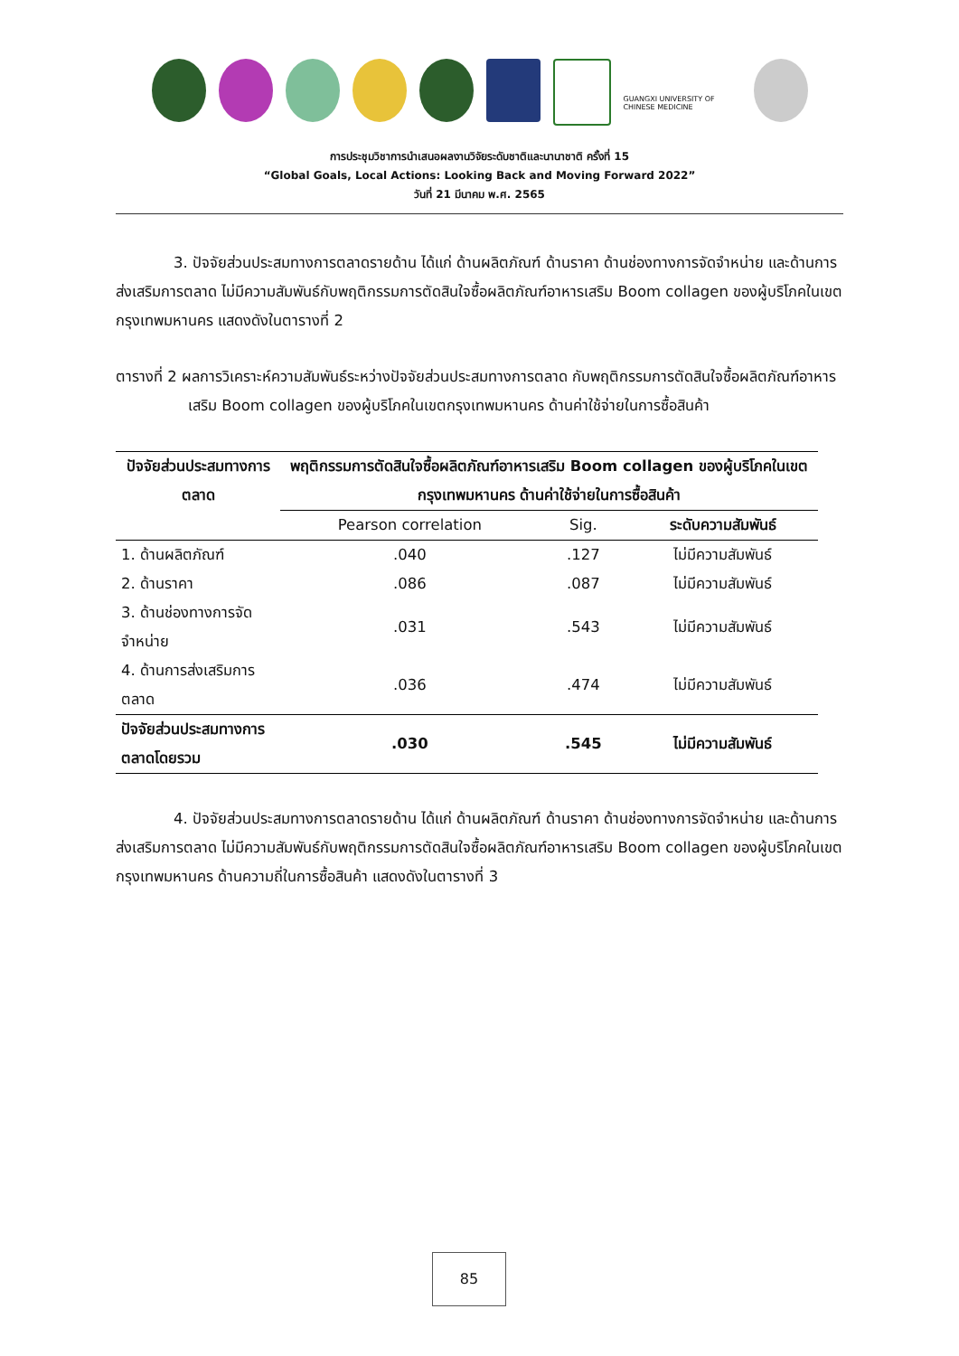GUANGXI UNIVERSITY OF CHINESE MEDICINE
การประชุมวิชาการนำเสนอผลงานวิจัยระดับชาติและนานาชาติ ครั้งที่ 15
“Global Goals, Local Actions: Looking Back and Moving Forward 2022”
วันที่ 21 มีนาคม พ.ศ. 2565
3. ปัจจัยส่วนประสมทางการตลาดรายด้าน ได้แก่ ด้านผลิตภัณฑ์ ด้านราคา ด้านช่องทางการจัดจำหน่าย และด้านการส่งเสริมการตลาด ไม่มีความสัมพันธ์กับพฤติกรรมการตัดสินใจซื้อผลิตภัณฑ์อาหารเสริม Boom collagen ของผู้บริโภคในเขตกรุงเทพมหานคร แสดงดังในตารางที่ 2
ตารางที่ 2 ผลการวิเคราะห์ความสัมพันธ์ระหว่างปัจจัยส่วนประสมทางการตลาด กับพฤติกรรมการตัดสินใจซื้อผลิตภัณฑ์อาหารเสริม Boom collagen ของผู้บริโภคในเขตกรุงเทพมหานคร ด้านค่าใช้จ่ายในการซื้อสินค้า
| ปัจจัยส่วนประสมทางการตลาด | พฤติกรรมการตัดสินใจซื้อผลิตภัณฑ์อาหารเสริม Boom collagen ของผู้บริโภคในเขตกรุงเทพมหานคร ด้านค่าใช้จ่ายในการซื้อสินค้า | | |
| --- | --- | --- | --- |
| | Pearson correlation | Sig. | ระดับความสัมพันธ์ |
| 1. ด้านผลิตภัณฑ์ | .040 | .127 | ไม่มีความสัมพันธ์ |
| 2. ด้านราคา | .086 | .087 | ไม่มีความสัมพันธ์ |
| 3. ด้านช่องทางการจัดจำหน่าย | .031 | .543 | ไม่มีความสัมพันธ์ |
| 4. ด้านการส่งเสริมการตลาด | .036 | .474 | ไม่มีความสัมพันธ์ |
| ปัจจัยส่วนประสมทางการตลาดโดยรวม | .030 | .545 | ไม่มีความสัมพันธ์ |
4. ปัจจัยส่วนประสมทางการตลาดรายด้าน ได้แก่ ด้านผลิตภัณฑ์ ด้านราคา ด้านช่องทางการจัดจำหน่าย และด้านการส่งเสริมการตลาด ไม่มีความสัมพันธ์กับพฤติกรรมการตัดสินใจซื้อผลิตภัณฑ์อาหารเสริม Boom collagen ของผู้บริโภคในเขตกรุงเทพมหานคร ด้านความถี่ในการซื้อสินค้า แสดงดังในตารางที่ 3
85